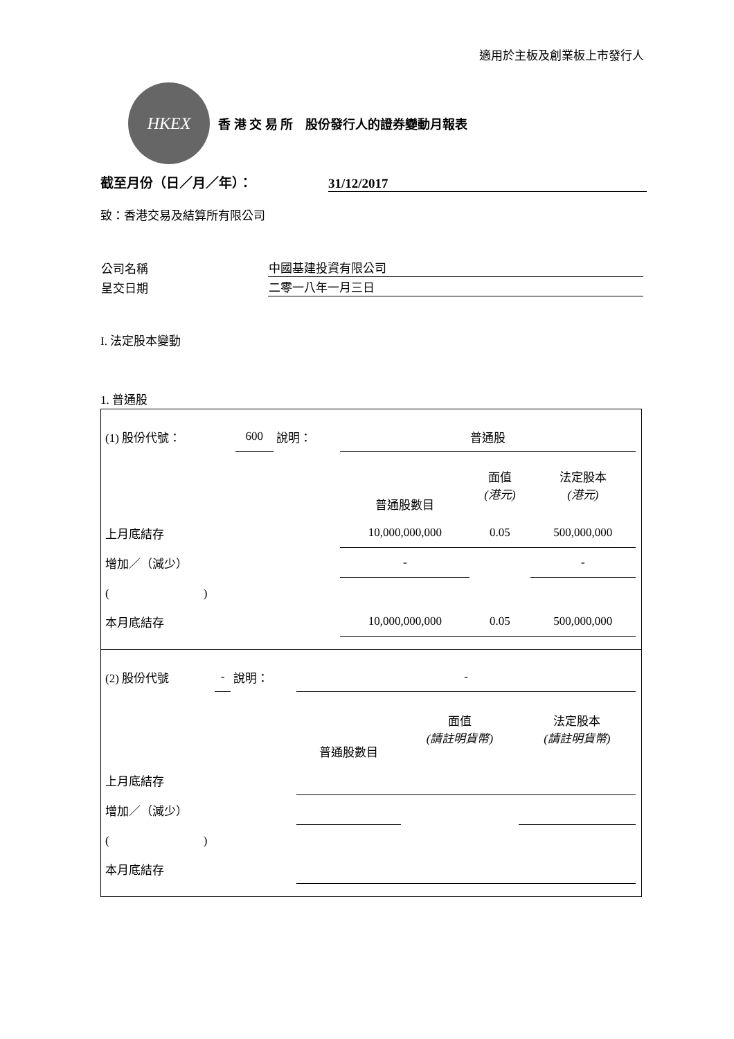適用於主板及創業板上市發行人
HKEX
香 港 交 易 所　股份發行人的證券變動月報表
截至月份（日／月／年）： 31/12/2017
致：香港交易及結算所有限公司
| 公司名稱 | 中國基建投資有限公司 |
| 呈交日期 | 二零一八年一月三日 |
I. 法定股本變動
1. 普通股
| (1) 股份代號： | 600 | 說明： | 普通股 | | |
| | | | 普通股數目 | 面值 (港元) | 法定股本 (港元) |
| 上月底結存 | | | 10,000,000,000 | 0.05 | 500,000,000 |
| 增加／（減少） | | | - | | - |
| ( ) | | | | | |
| 本月底結存 | | | 10,000,000,000 | 0.05 | 500,000,000 |
| (2) 股份代號 | - | 說明： | - | | |
| | | | 普通股數目 | 面值 (請註明貨幣) | 法定股本 (請註明貨幣) |
| 上月底結存 | | | | | |
| 增加／（減少） | | | | | |
| ( ) | | | | | |
| 本月底結存 | | | | | |